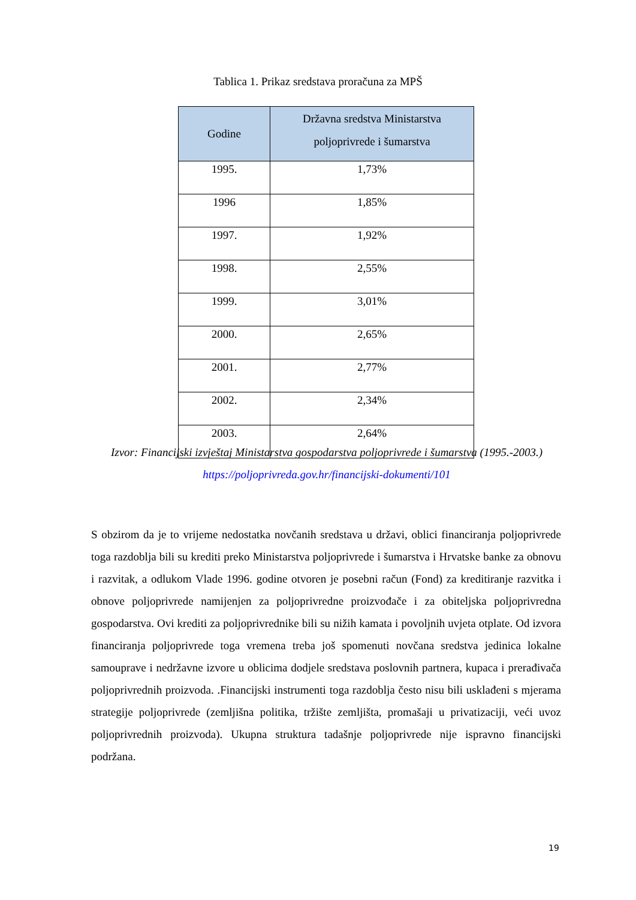Tablica 1. Prikaz sredstava proračuna za MPŠ
| Godine | Državna sredstva Ministarstva poljoprivrede i šumarstva |
| --- | --- |
| 1995. | 1,73% |
| 1996 | 1,85% |
| 1997. | 1,92% |
| 1998. | 2,55% |
| 1999. | 3,01% |
| 2000. | 2,65% |
| 2001. | 2,77% |
| 2002. | 2,34% |
| 2003. | 2,64% |
Izvor: Financijski izvještaj Ministarstva gospodarstva poljoprivrede i šumarstva (1995.-2003.) https://poljoprivreda.gov.hr/financijski-dokumenti/101
S obzirom da je to vrijeme nedostatka novčanih sredstava u državi, oblici financiranja poljoprivrede toga razdoblja bili su krediti preko Ministarstva poljoprivrede i šumarstva i Hrvatske banke za obnovu i razvitak, a odlukom Vlade 1996. godine otvoren je posebni račun (Fond) za kreditiranje razvitka i obnove poljoprivrede namijenjen za poljoprivredne proizvođače i za obiteljska poljoprivredna gospodarstva. Ovi krediti za poljoprivrednike bili su nižih kamata i povoljnih uvjeta otplate. Od izvora financiranja poljoprivrede toga vremena treba još spomenuti novčana sredstva jedinica lokalne samouprave i nedržavne izvore u oblicima dodjele sredstava poslovnih partnera, kupaca i prerađivača poljoprivrednih proizvoda. .Financijski instrumenti toga razdoblja često nisu bili usklađeni s mjerama strategije poljoprivrede (zemljišna politika, tržište zemljišta, promašaji u privatizaciji, veći uvoz poljoprivrednih proizvoda). Ukupna struktura tadašnje poljoprivrede nije ispravno financijski podržana.
19